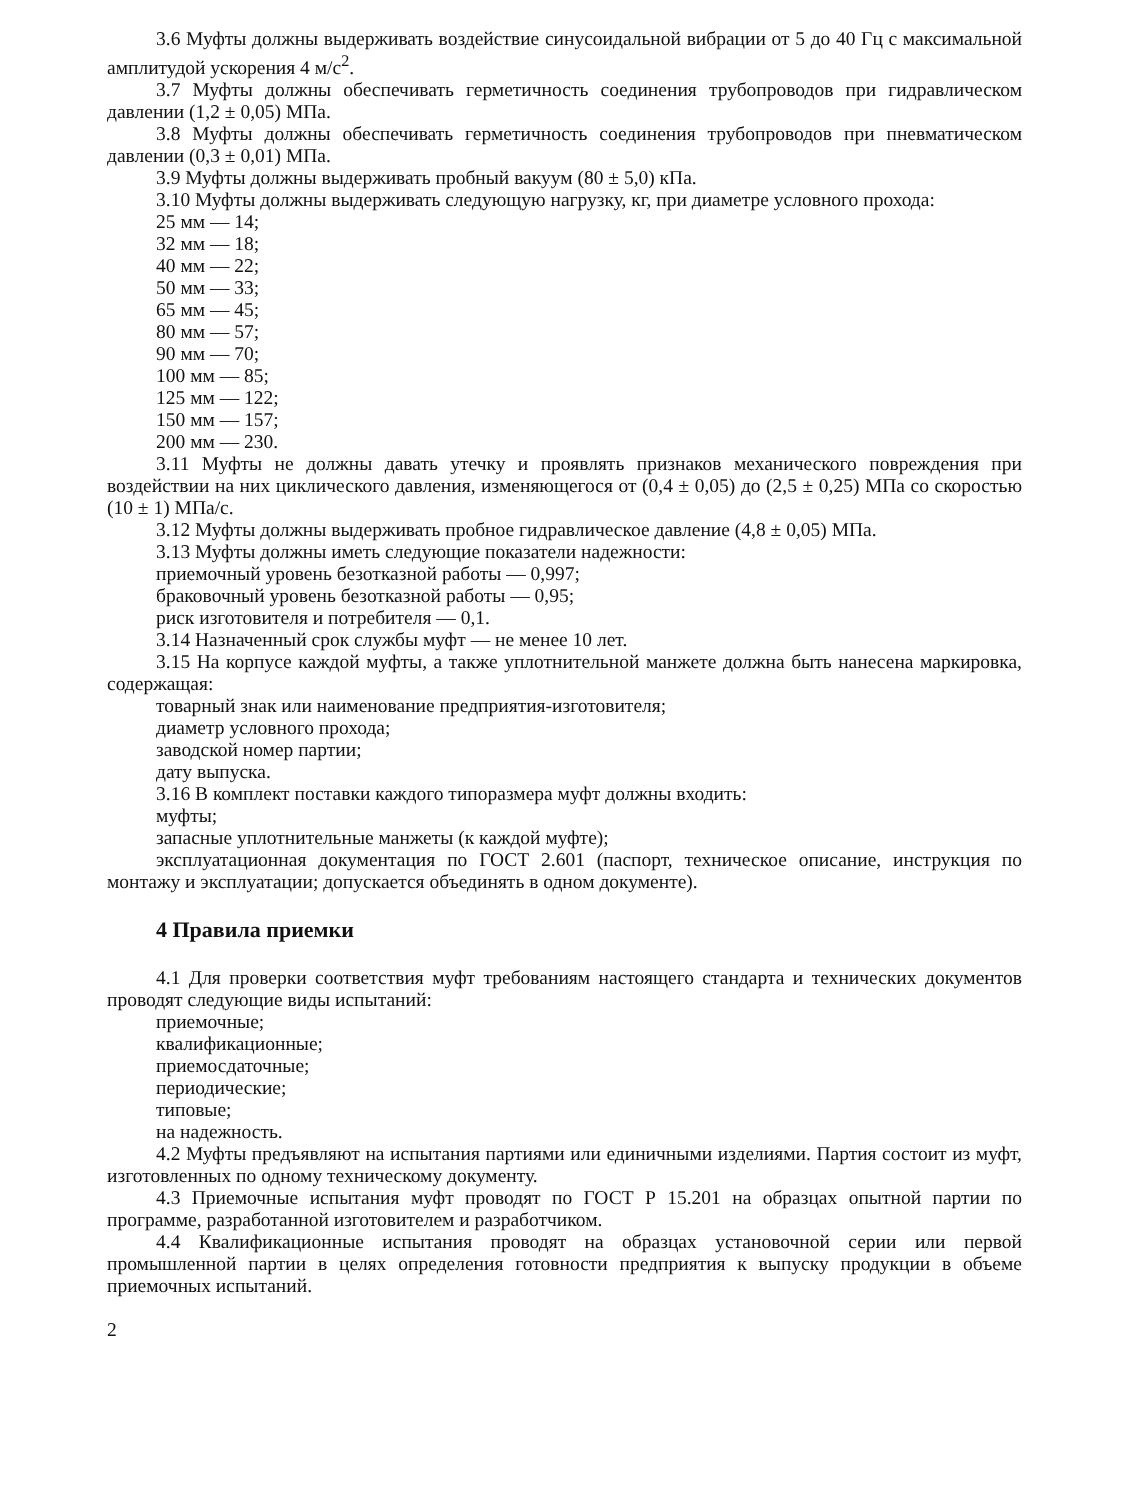3.6 Муфты должны выдерживать воздействие синусоидальной вибрации от 5 до 40 Гц с максимальной амплитудой ускорения 4 м/с<sup>2</sup>.
3.7 Муфты должны обеспечивать герметичность соединения трубопроводов при гидравлическом давлении (1,2 ± 0,05) МПа.
3.8 Муфты должны обеспечивать герметичность соединения трубопроводов при пневматическом давлении (0,3 ± 0,01) МПа.
3.9 Муфты должны выдерживать пробный вакуум (80 ± 5,0) кПа.
3.10 Муфты должны выдерживать следующую нагрузку, кг, при диаметре условного прохода:
25 мм — 14;
32 мм — 18;
40 мм — 22;
50 мм — 33;
65 мм — 45;
80 мм — 57;
90 мм — 70;
100 мм — 85;
125 мм — 122;
150 мм — 157;
200 мм — 230.
3.11 Муфты не должны давать утечку и проявлять признаков механического повреждения при воздействии на них циклического давления, изменяющегося от (0,4 ± 0,05) до (2,5 ± 0,25) МПа со скоростью (10 ± 1) МПа/с.
3.12 Муфты должны выдерживать пробное гидравлическое давление (4,8 ± 0,05) МПа.
3.13 Муфты должны иметь следующие показатели надежности:
приемочный уровень безотказной работы — 0,997;
браковочный уровень безотказной работы — 0,95;
риск изготовителя и потребителя — 0,1.
3.14 Назначенный срок службы муфт — не менее 10 лет.
3.15 На корпусе каждой муфты, а также уплотнительной манжете должна быть нанесена маркировка, содержащая:
товарный знак или наименование предприятия-изготовителя;
диаметр условного прохода;
заводской номер партии;
дату выпуска.
3.16 В комплект поставки каждого типоразмера муфт должны входить:
муфты;
запасные уплотнительные манжеты (к каждой муфте);
эксплуатационная документация по ГОСТ 2.601 (паспорт, техническое описание, инструкция по монтажу и эксплуатации; допускается объединять в одном документе).
4 Правила приемки
4.1 Для проверки соответствия муфт требованиям настоящего стандарта и технических документов проводят следующие виды испытаний:
приемочные;
квалификационные;
приемосдаточные;
периодические;
типовые;
на надежность.
4.2 Муфты предъявляют на испытания партиями или единичными изделиями. Партия состоит из муфт, изготовленных по одному техническому документу.
4.3 Приемочные испытания муфт проводят по ГОСТ Р 15.201 на образцах опытной партии по программе, разработанной изготовителем и разработчиком.
4.4 Квалификационные испытания проводят на образцах установочной серии или первой промышленной партии в целях определения готовности предприятия к выпуску продукции в объеме приемочных испытаний.
2